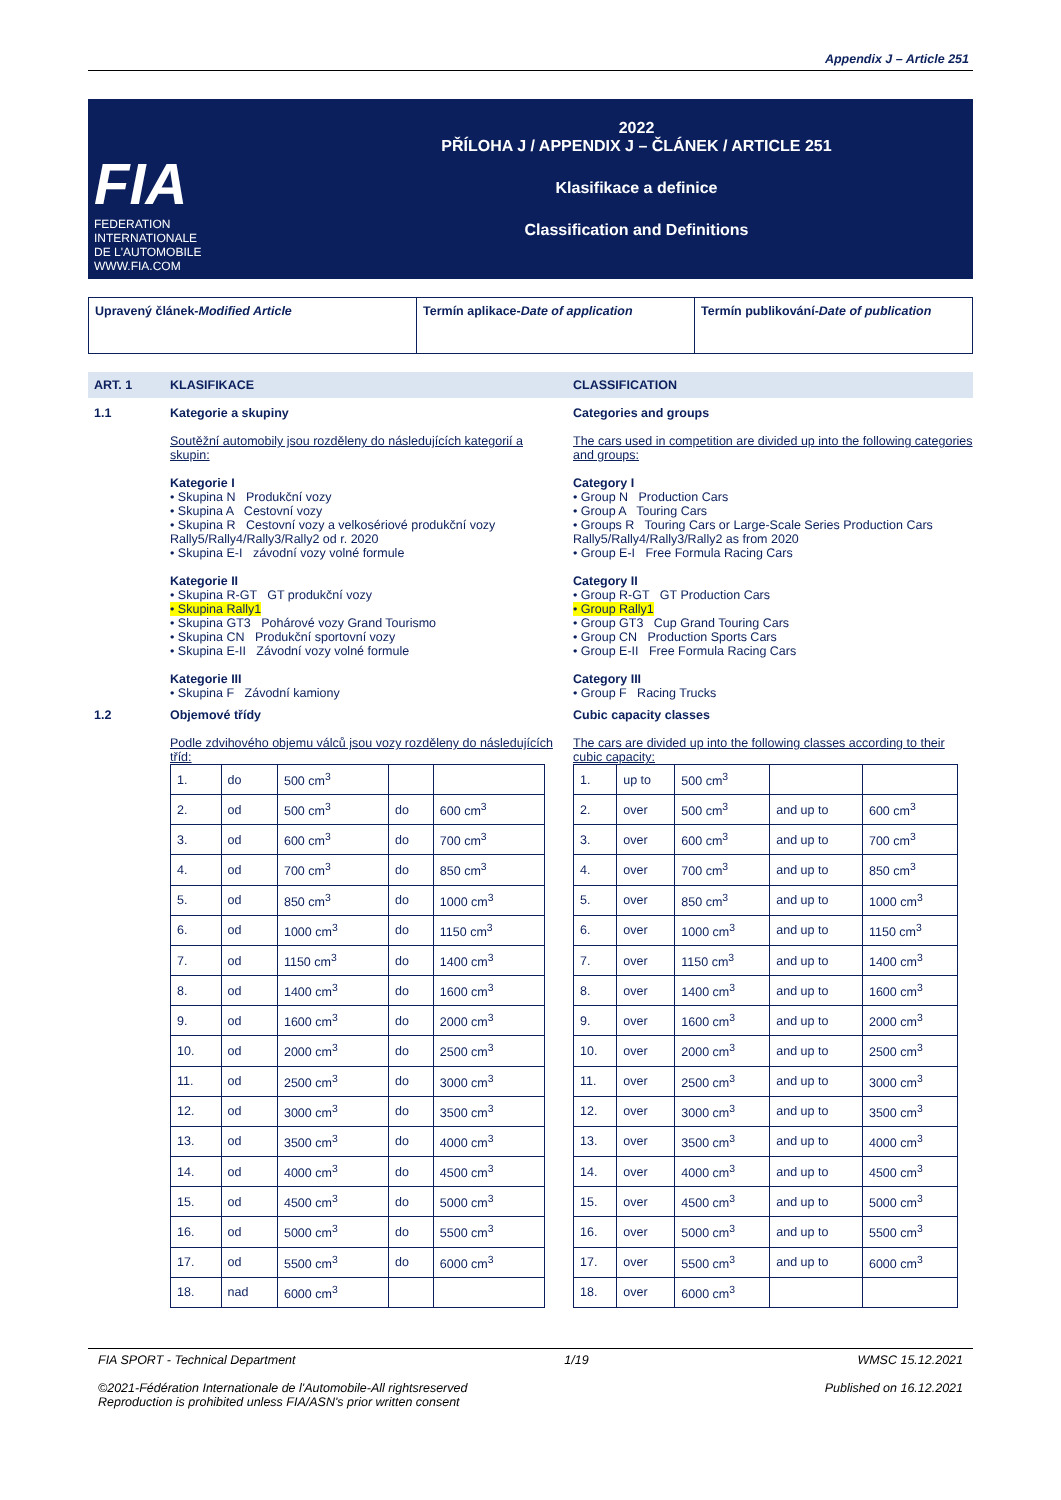Appendix J – Article 251
FIA
FEDERATION
INTERNATIONALE
DE L'AUTOMOBILE
WWW.FIA.COM
2022
PŘÍLOHA J / APPENDIX J – ČLÁNEK / ARTICLE 251
Klasifikace a definice
Classification and Definitions
Upravený článek-Modified Article Termín aplikace-Date of application Termín publikování-Date of publication
ART. 1 KLASIFIKACE CLASSIFICATION
1.1 Kategorie a skupiny
Soutěžní automobily jsou rozděleny do následujících kategorií a skupin:
Kategorie I
• Skupina N Produkční vozy
• Skupina A Cestovní vozy
• Skupina R Cestovní vozy a velkosériové produkční vozy Rally5/Rally4/Rally3/Rally2 od r. 2020
• Skupina E-I závodní vozy volné formule
Kategorie II
• Skupina R-GT GT produkční vozy
• Skupina Rally1
• Skupina GT3 Pohárové vozy Grand Tourismo
• Skupina CN Produkční sportovní vozy
• Skupina E-II Závodní vozy volné formule
Kategorie III
• Skupina F Závodní kamiony
Categories and groups
The cars used in competition are divided up into the following categories and groups:
Category I
• Group N Production Cars
• Group A Touring Cars
• Groups R Touring Cars or Large-Scale Series Production Cars Rally5/Rally4/Rally3/Rally2 as from 2020
• Group E-I Free Formula Racing Cars
Category II
• Group R-GT GT Production Cars
• Group Rally1
• Group GT3 Cup Grand Touring Cars
• Group CN Production Sports Cars
• Group E-II Free Formula Racing Cars
Category III
• Group F Racing Trucks
1.2 Objemové třídy
Podle zdvihového objemu válců jsou vozy rozděleny do následujících tříd:
| 1. | do | 500 cm<sup>3</sup> | | |
| 2. | od | 500 cm<sup>3</sup> | do | 600 cm<sup>3</sup> |
| 3. | od | 600 cm<sup>3</sup> | do | 700 cm<sup>3</sup> |
| 4. | od | 700 cm<sup>3</sup> | do | 850 cm<sup>3</sup> |
| 5. | od | 850 cm<sup>3</sup> | do | 1000 cm<sup>3</sup> |
| 6. | od | 1000 cm<sup>3</sup> | do | 1150 cm<sup>3</sup> |
| 7. | od | 1150 cm<sup>3</sup> | do | 1400 cm<sup>3</sup> |
| 8. | od | 1400 cm<sup>3</sup> | do | 1600 cm<sup>3</sup> |
| 9. | od | 1600 cm<sup>3</sup> | do | 2000 cm<sup>3</sup> |
| 10. | od | 2000 cm<sup>3</sup> | do | 2500 cm<sup>3</sup> |
| 11. | od | 2500 cm<sup>3</sup> | do | 3000 cm<sup>3</sup> |
| 12. | od | 3000 cm<sup>3</sup> | do | 3500 cm<sup>3</sup> |
| 13. | od | 3500 cm<sup>3</sup> | do | 4000 cm<sup>3</sup> |
| 14. | od | 4000 cm<sup>3</sup> | do | 4500 cm<sup>3</sup> |
| 15. | od | 4500 cm<sup>3</sup> | do | 5000 cm<sup>3</sup> |
| 16. | od | 5000 cm<sup>3</sup> | do | 5500 cm<sup>3</sup> |
| 17. | od | 5500 cm<sup>3</sup> | do | 6000 cm<sup>3</sup> |
| 18. | nad | 6000 cm<sup>3</sup> | | |
Cubic capacity classes
The cars are divided up into the following classes according to their cubic capacity:
| 1. | up to | 500 cm<sup>3</sup> | | |
| 2. | over | 500 cm<sup>3</sup> | and up to | 600 cm<sup>3</sup> |
| 3. | over | 600 cm<sup>3</sup> | and up to | 700 cm<sup>3</sup> |
| 4. | over | 700 cm<sup>3</sup> | and up to | 850 cm<sup>3</sup> |
| 5. | over | 850 cm<sup>3</sup> | and up to | 1000 cm<sup>3</sup> |
| 6. | over | 1000 cm<sup>3</sup> | and up to | 1150 cm<sup>3</sup> |
| 7. | over | 1150 cm<sup>3</sup> | and up to | 1400 cm<sup>3</sup> |
| 8. | over | 1400 cm<sup>3</sup> | and up to | 1600 cm<sup>3</sup> |
| 9. | over | 1600 cm<sup>3</sup> | and up to | 2000 cm<sup>3</sup> |
| 10. | over | 2000 cm<sup>3</sup> | and up to | 2500 cm<sup>3</sup> |
| 11. | over | 2500 cm<sup>3</sup> | and up to | 3000 cm<sup>3</sup> |
| 12. | over | 3000 cm<sup>3</sup> | and up to | 3500 cm<sup>3</sup> |
| 13. | over | 3500 cm<sup>3</sup> | and up to | 4000 cm<sup>3</sup> |
| 14. | over | 4000 cm<sup>3</sup> | and up to | 4500 cm<sup>3</sup> |
| 15. | over | 4500 cm<sup>3</sup> | and up to | 5000 cm<sup>3</sup> |
| 16. | over | 5000 cm<sup>3</sup> | and up to | 5500 cm<sup>3</sup> |
| 17. | over | 5500 cm<sup>3</sup> | and up to | 6000 cm<sup>3</sup> |
| 18. | over | 6000 cm<sup>3</sup> | | |
FIA SPORT - Technical Department 1/19 WMSC 15.12.2021
©2021-Fédération Internationale de l'Automobile-All rightsreserved
Reproduction is prohibited unless FIA/ASN's prior written consent Published on 16.12.2021